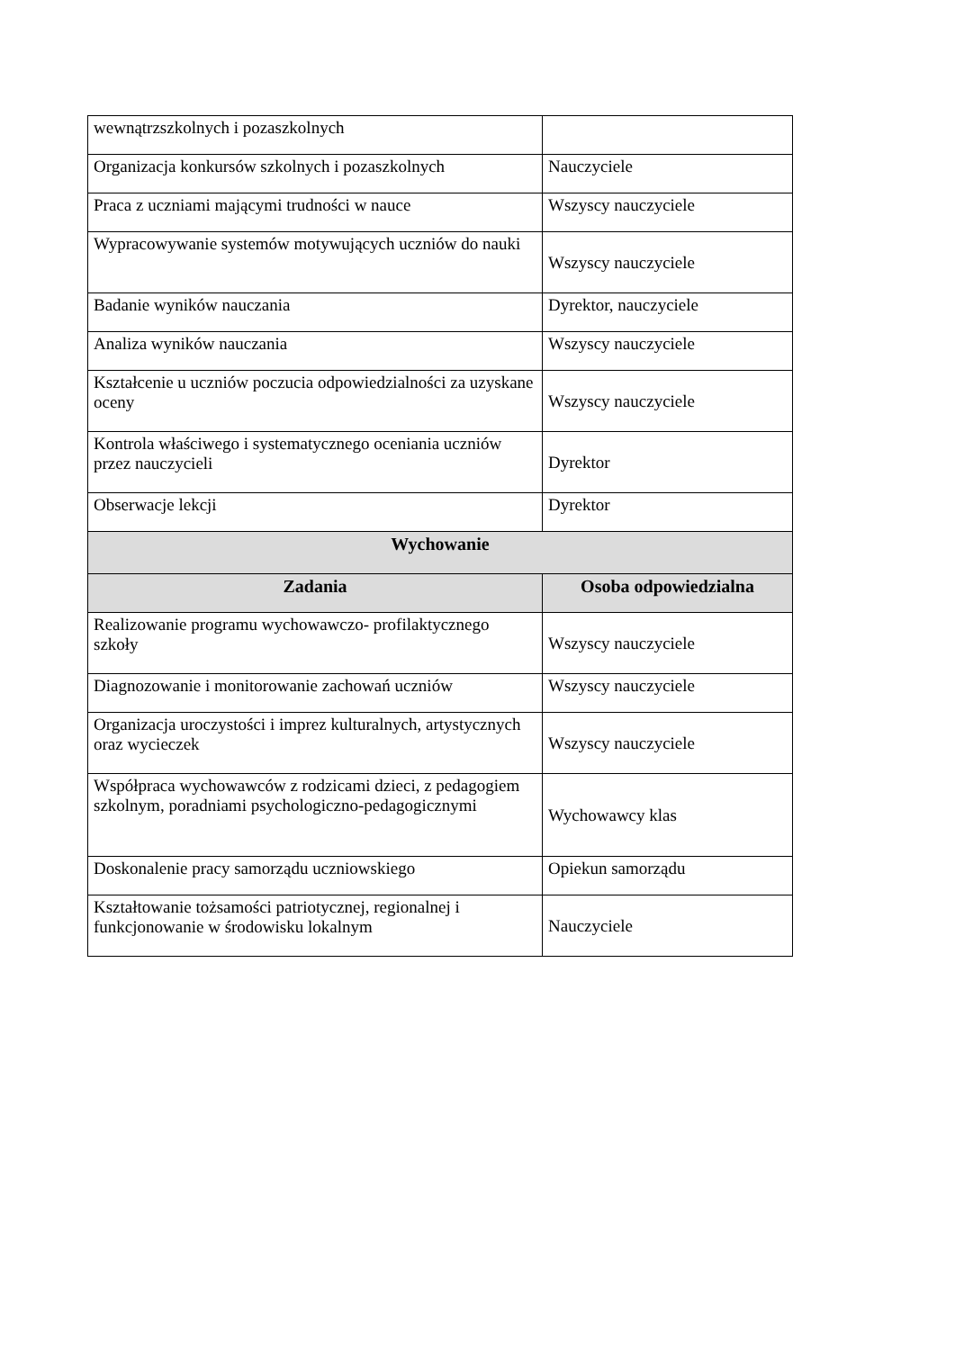| wewnątrzszkolnych i pozaszkolnych | |
| Organizacja konkursów szkolnych i pozaszkolnych | Nauczyciele |
| Praca z uczniami mającymi trudności w nauce | Wszyscy nauczyciele |
| Wypracowywanie systemów motywujących uczniów do nauki | Wszyscy nauczyciele |
| Badanie wyników nauczania | Dyrektor, nauczyciele |
| Analiza wyników nauczania | Wszyscy nauczyciele |
| Kształcenie u uczniów poczucia odpowiedzialności za uzyskane oceny | Wszyscy nauczyciele |
| Kontrola właściwego i systematycznego oceniania uczniów przez nauczycieli | Dyrektor |
| Obserwacje lekcji | Dyrektor |
| Wychowanie | |
| Zadania | Osoba odpowiedzialna |
| Realizowanie programu wychowawczo- profilaktycznego szkoły | Wszyscy nauczyciele |
| Diagnozowanie i monitorowanie zachowań uczniów | Wszyscy nauczyciele |
| Organizacja uroczystości i imprez kulturalnych, artystycznych oraz wycieczek | Wszyscy nauczyciele |
| Współpraca wychowawców z rodzicami dzieci, z pedagogiem szkolnym, poradniami psychologiczno-pedagogicznymi | Wychowawcy klas |
| Doskonalenie pracy samorządu uczniowskiego | Opiekun samorządu |
| Kształtowanie tożsamości patriotycznej, regionalnej i funkcjonowanie w środowisku lokalnym | Nauczyciele |